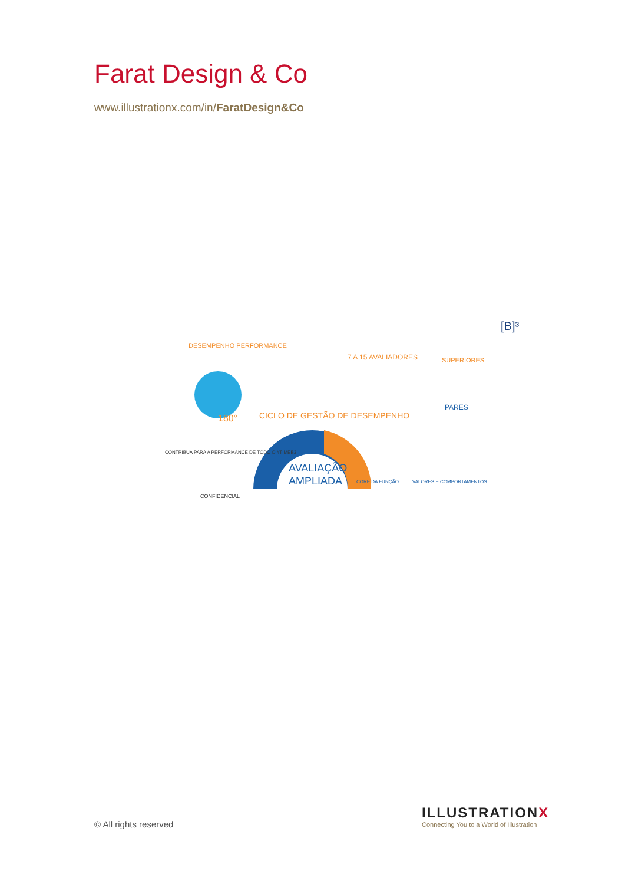Farat Design & Co
www.illustrationx.com/in/FaratDesign&Co
AVALIAÇÃO
AMPLIADA
CICLO DE GESTÃO DE DESEMPENHO
DESEMPENHO PERFORMANCE
7 A 15 AVALIADORES
SUPERIORES
PARES
180°
CONTRIBUA PARA A PERFORMANCE DE TODO O #TIMEB3
CONFIDENCIAL
CORE DA FUNÇÃO
VALORES E COMPORTAMENTOS
[B]³
© All rights reserved
ILLUSTRATIONX
Connecting You to a World of Illustration